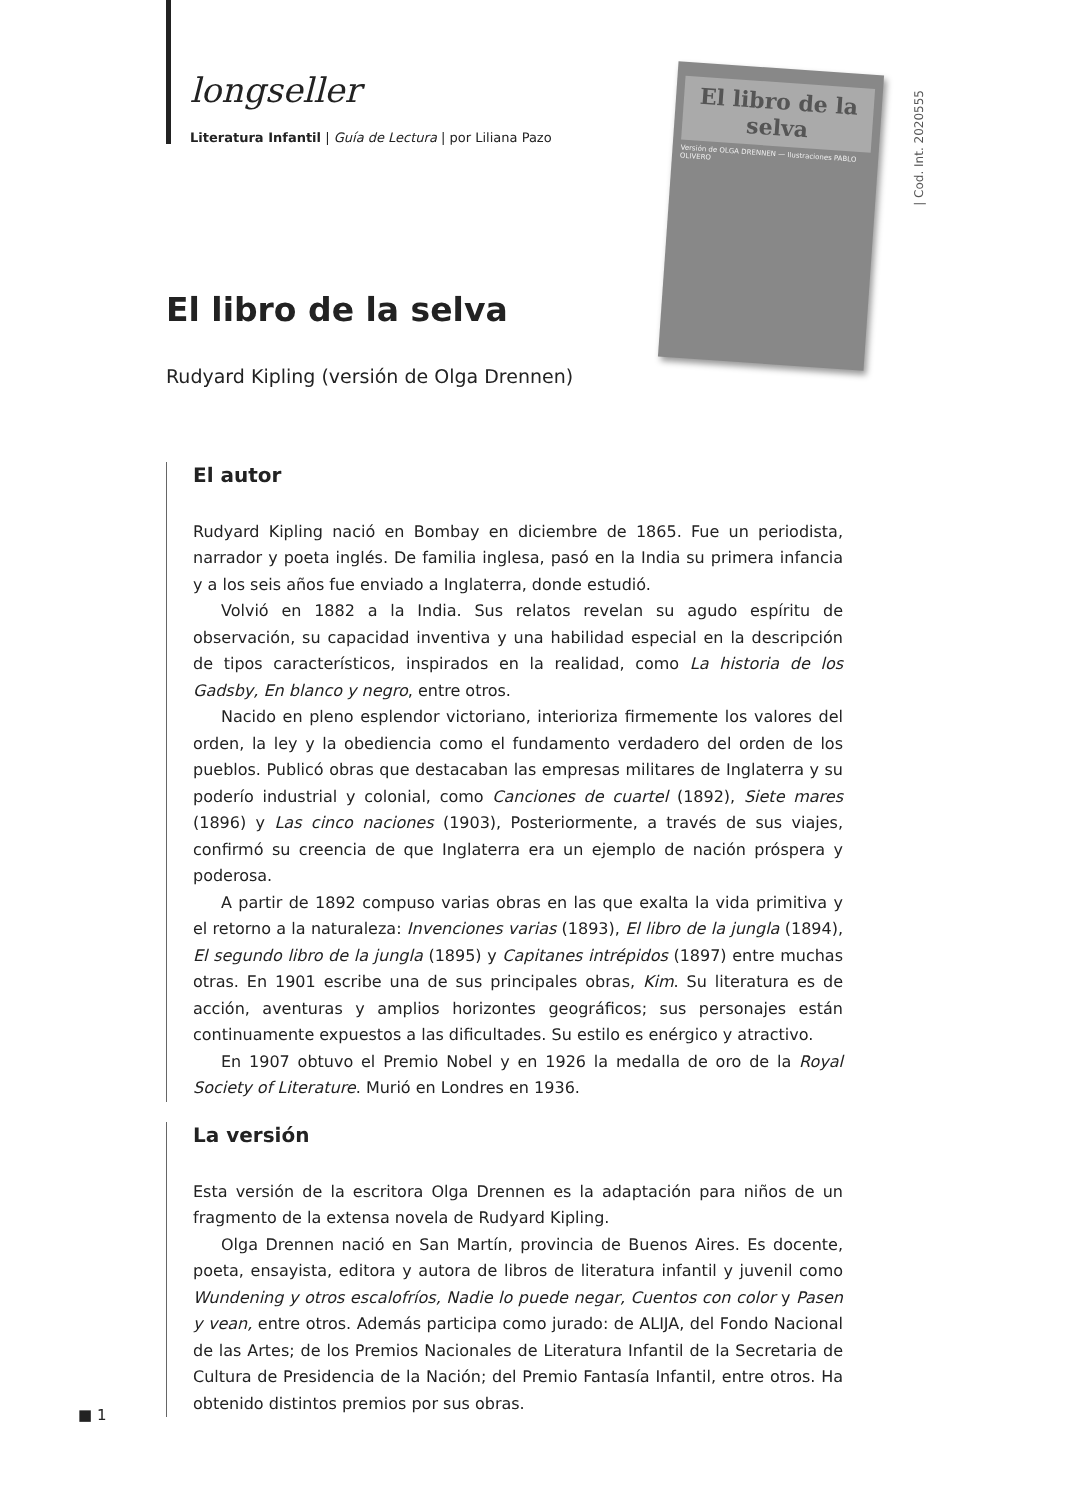longseller
Literatura Infantil | Guía de Lectura | por Liliana Pazo
El libro de la selva
Versión de OLGA DRENNEN — Ilustraciones PABLO OLIVERO
| Cod. Int. 2020555
El libro de la selva
Rudyard Kipling (versión de Olga Drennen)
El autor
Rudyard Kipling nació en Bombay en diciembre de 1865. Fue un periodista, narrador y poeta inglés. De familia inglesa, pasó en la India su primera infancia y a los seis años fue enviado a Inglaterra, donde estudió.
Volvió en 1882 a la India. Sus relatos revelan su agudo espíritu de observación, su capacidad inventiva y una habilidad especial en la descripción de tipos característicos, inspirados en la realidad, como La historia de los Gadsby, En blanco y negro, entre otros.
Nacido en pleno esplendor victoriano, interioriza firmemente los valores del orden, la ley y la obediencia como el fundamento verdadero del orden de los pueblos. Publicó obras que destacaban las empresas militares de Inglaterra y su poderío industrial y colonial, como Canciones de cuartel (1892), Siete mares (1896) y Las cinco naciones (1903), Posteriormente, a través de sus viajes, confirmó su creencia de que Inglaterra era un ejemplo de nación próspera y poderosa.
A partir de 1892 compuso varias obras en las que exalta la vida primitiva y el retorno a la naturaleza: Invenciones varias (1893), El libro de la jungla (1894), El segundo libro de la jungla (1895) y Capitanes intrépidos (1897) entre muchas otras. En 1901 escribe una de sus principales obras, Kim. Su literatura es de acción, aventuras y amplios horizontes geográficos; sus personajes están continuamente expuestos a las dificultades. Su estilo es enérgico y atractivo.
En 1907 obtuvo el Premio Nobel y en 1926 la medalla de oro de la Royal Society of Literature. Murió en Londres en 1936.
La versión
Esta versión de la escritora Olga Drennen es la adaptación para niños de un fragmento de la extensa novela de Rudyard Kipling.
Olga Drennen nació en San Martín, provincia de Buenos Aires. Es docente, poeta, ensayista, editora y autora de libros de literatura infantil y juvenil como Wundening y otros escalofríos, Nadie lo puede negar, Cuentos con color y Pasen y vean, entre otros. Además participa como jurado: de ALIJA, del Fondo Nacional de las Artes; de los Premios Nacionales de Literatura Infantil de la Secretaria de Cultura de Presidencia de la Nación; del Premio Fantasía Infantil, entre otros. Ha obtenido distintos premios por sus obras.
■ 1